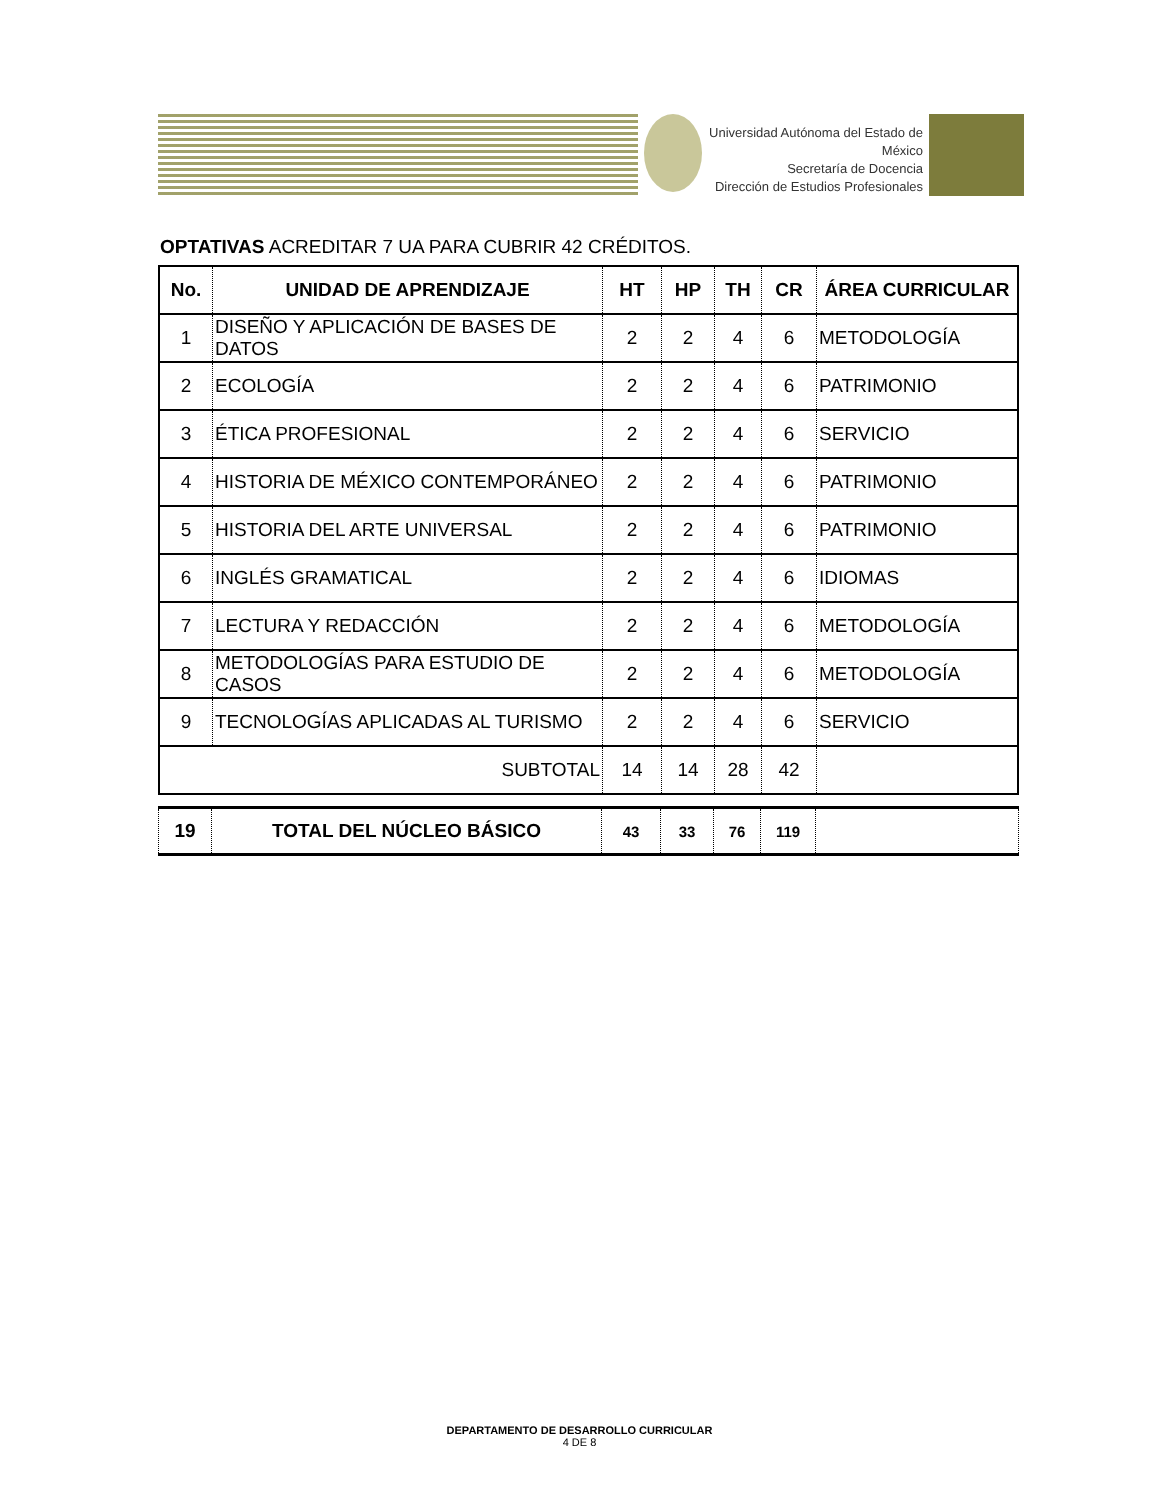Universidad Autónoma del Estado de México
Secretaría de Docencia
Dirección de Estudios Profesionales
OPTATIVAS ACREDITAR 7 UA PARA CUBRIR 42 CRÉDITOS.
| No. | UNIDAD DE APRENDIZAJE | HT | HP | TH | CR | ÁREA CURRICULAR |
| --- | --- | --- | --- | --- | --- | --- |
| 1 | DISEÑO Y APLICACIÓN DE BASES DE DATOS | 2 | 2 | 4 | 6 | METODOLOGÍA |
| 2 | ECOLOGÍA | 2 | 2 | 4 | 6 | PATRIMONIO |
| 3 | ÉTICA PROFESIONAL | 2 | 2 | 4 | 6 | SERVICIO |
| 4 | HISTORIA DE MÉXICO CONTEMPORÁNEO | 2 | 2 | 4 | 6 | PATRIMONIO |
| 5 | HISTORIA DEL ARTE UNIVERSAL | 2 | 2 | 4 | 6 | PATRIMONIO |
| 6 | INGLÉS GRAMATICAL | 2 | 2 | 4 | 6 | IDIOMAS |
| 7 | LECTURA Y REDACCIÓN | 2 | 2 | 4 | 6 | METODOLOGÍA |
| 8 | METODOLOGÍAS PARA ESTUDIO DE CASOS | 2 | 2 | 4 | 6 | METODOLOGÍA |
| 9 | TECNOLOGÍAS APLICADAS AL TURISMO | 2 | 2 | 4 | 6 | SERVICIO |
| SUBTOTAL | | 14 | 14 | 28 | 42 | |
| 19 | TOTAL DEL NÚCLEO BÁSICO | 43 | 33 | 76 | 119 | |
DEPARTAMENTO DE DESARROLLO CURRICULAR
4 DE 8